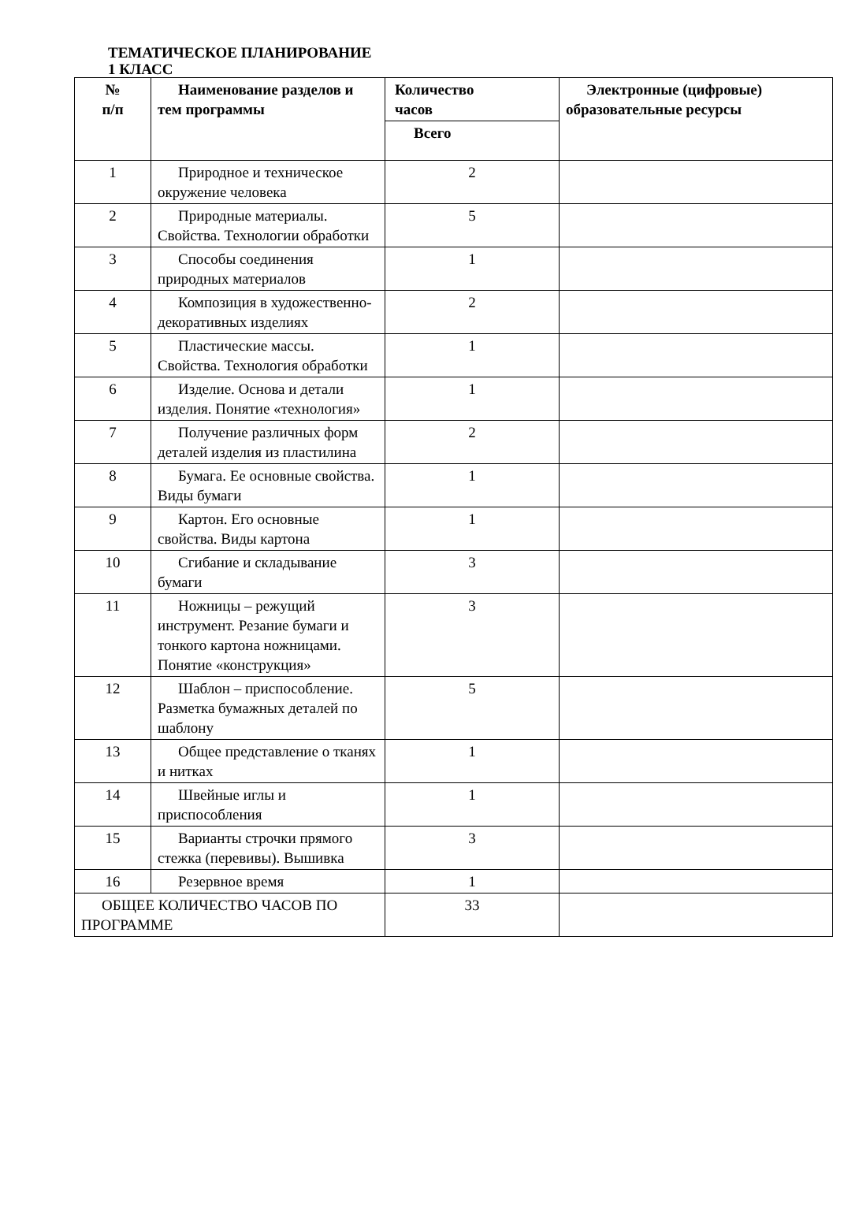ТЕМАТИЧЕСКОЕ ПЛАНИРОВАНИЕ
1 КЛАСС
| № п/п | Наименование разделов и тем программы | Количество часов | Электронные (цифровые) образовательные ресурсы |
| --- | --- | --- | --- |
| | | Всего | |
| 1 | Природное и техническое окружение человека | 2 | |
| 2 | Природные материалы. Свойства. Технологии обработки | 5 | |
| 3 | Способы соединения природных материалов | 1 | |
| 4 | Композиция в художественно-декоративных изделиях | 2 | |
| 5 | Пластические массы. Свойства. Технология обработки | 1 | |
| 6 | Изделие. Основа и детали изделия. Понятие «технология» | 1 | |
| 7 | Получение различных форм деталей изделия из пластилина | 2 | |
| 8 | Бумага. Ее основные свойства. Виды бумаги | 1 | |
| 9 | Картон. Его основные свойства. Виды картона | 1 | |
| 10 | Сгибание и складывание бумаги | 3 | |
| 11 | Ножницы – режущий инструмент. Резание бумаги и тонкого картона ножницами. Понятие «конструкция» | 3 | |
| 12 | Шаблон – приспособление. Разметка бумажных деталей по шаблону | 5 | |
| 13 | Общее представление о тканях и нитках | 1 | |
| 14 | Швейные иглы и приспособления | 1 | |
| 15 | Варианты строчки прямого стежка (перевивы). Вышивка | 3 | |
| 16 | Резервное время | 1 | |
| ОБЩЕЕ КОЛИЧЕСТВО ЧАСОВ ПО ПРОГРАММЕ | | 33 | |